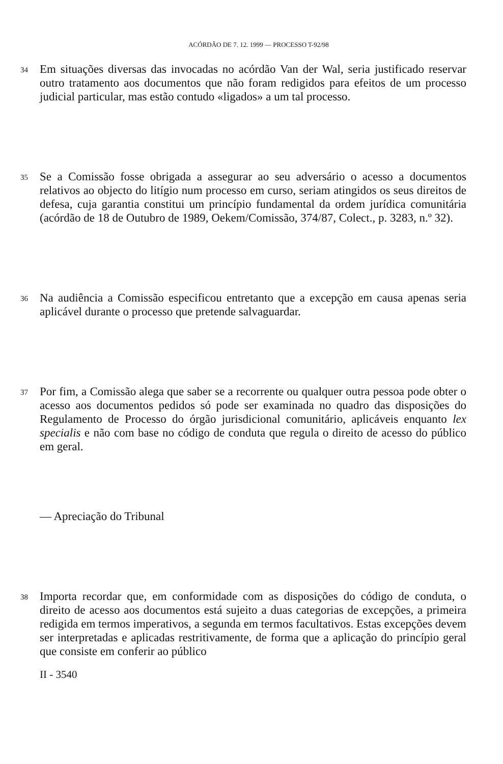ACÓRDÃO DE 7. 12. 1999 — PROCESSO T-92/98
34
Em situações diversas das invocadas no acórdão Van der Wal, seria justificado reservar outro tratamento aos documentos que não foram redigidos para efeitos de um processo judicial particular, mas estão contudo «ligados» a um tal processo.
35
Se a Comissão fosse obrigada a assegurar ao seu adversário o acesso a documentos relativos ao objecto do litígio num processo em curso, seriam atingidos os seus direitos de defesa, cuja garantia constitui um princípio fundamental da ordem jurídica comunitária (acórdão de 18 de Outubro de 1989, Oekem/Comissão, 374/87, Colect., p. 3283, n.º 32).
36
Na audiência a Comissão especificou entretanto que a excepção em causa apenas seria aplicável durante o processo que pretende salvaguardar.
37
Por fim, a Comissão alega que saber se a recorrente ou qualquer outra pessoa pode obter o acesso aos documentos pedidos só pode ser examinada no quadro das disposições do Regulamento de Processo do órgão jurisdicional comunitário, aplicáveis enquanto lex specialis e não com base no código de conduta que regula o direito de acesso do público em geral.
— Apreciação do Tribunal
38
Importa recordar que, em conformidade com as disposições do código de conduta, o direito de acesso aos documentos está sujeito a duas categorias de excepções, a primeira redigida em termos imperativos, a segunda em termos facultativos. Estas excepções devem ser interpretadas e aplicadas restritivamente, de forma que a aplicação do princípio geral que consiste em conferir ao público
II - 3540